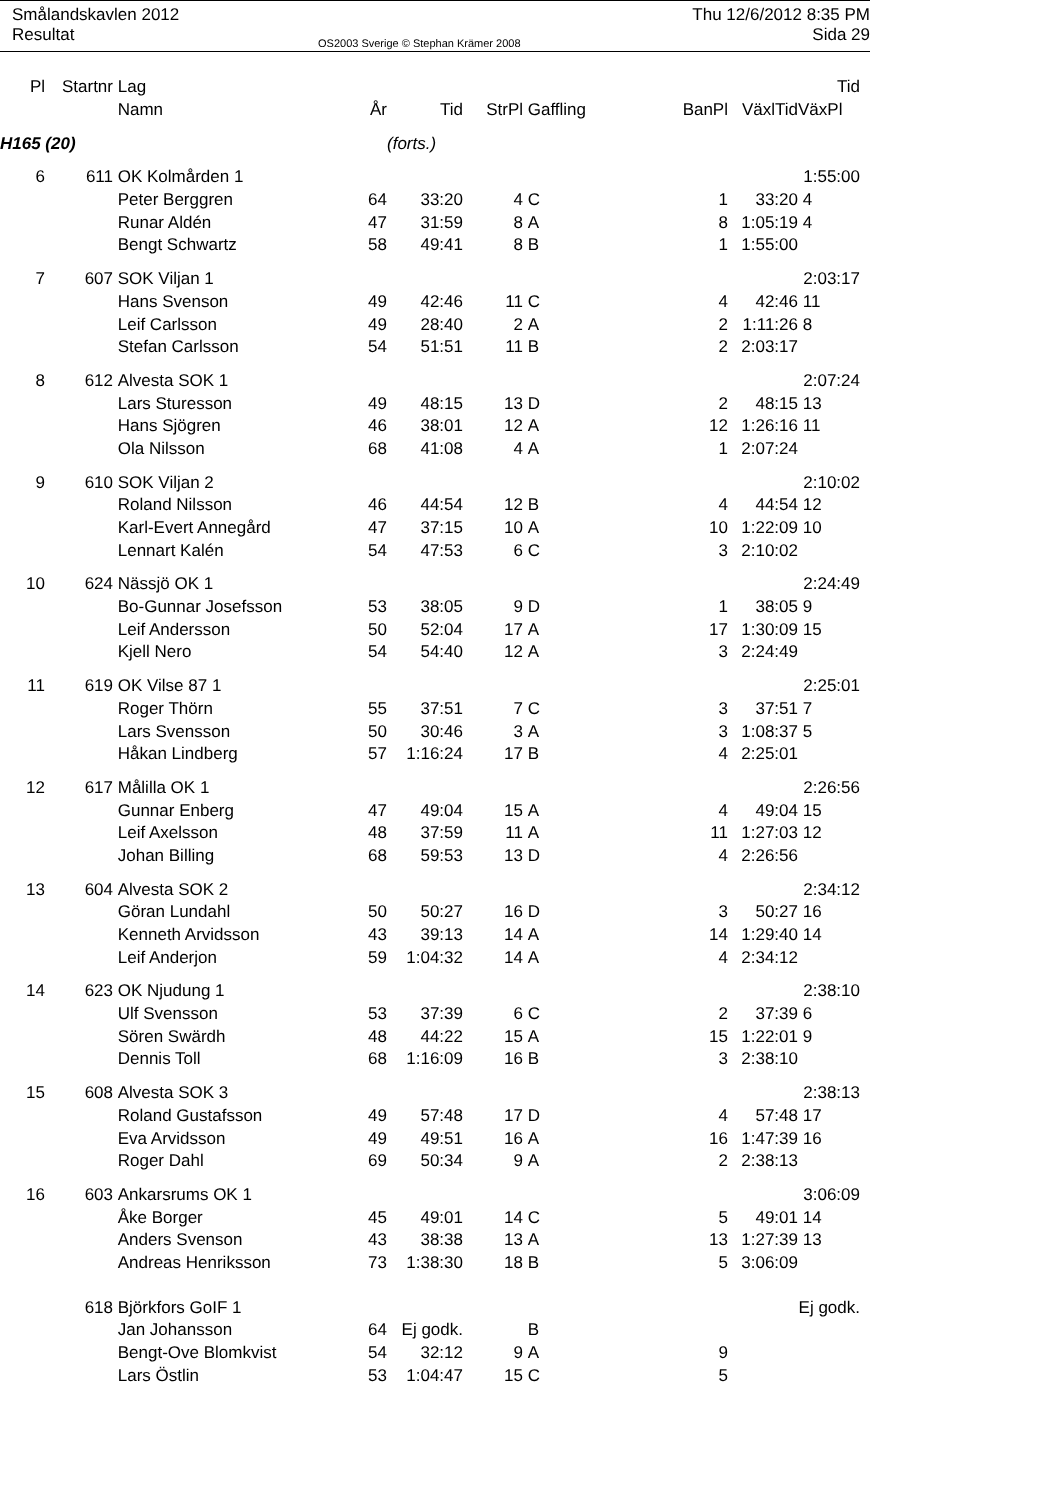Smålandskavlen 2012
Resultat
OS2003 Sverige © Stephan Krämer 2008
Thu 12/6/2012 8:35 PM
Sida 29
| Pl | Startnr | Lag | | | | | | | | Tid |
| --- | --- | --- | --- | --- | --- | --- | --- | --- | --- | --- |
| | | Namn | År | Tid | StrPl | Gaffling | | BanPl | VäxlTid | VäxPl |
| H165 (20) | | | | (forts.) | | | | | | |
| 6 | 611 | OK Kolmården 1 | | | | | | | | 1:55:00 |
| | | Peter Berggren | 64 | 33:20 | 4 | C | | 1 | 33:20 | 4 |
| | | Runar Aldén | 47 | 31:59 | 8 | A | | 8 | 1:05:19 | 4 |
| | | Bengt Schwartz | 58 | 49:41 | 8 | B | | 1 | 1:55:00 | |
| 7 | 607 | SOK Viljan 1 | | | | | | | | 2:03:17 |
| | | Hans Svenson | 49 | 42:46 | 11 | C | | 4 | 42:46 | 11 |
| | | Leif Carlsson | 49 | 28:40 | 2 | A | | 2 | 1:11:26 | 8 |
| | | Stefan Carlsson | 54 | 51:51 | 11 | B | | 2 | 2:03:17 | |
| 8 | 612 | Alvesta SOK 1 | | | | | | | | 2:07:24 |
| | | Lars Sturesson | 49 | 48:15 | 13 | D | | 2 | 48:15 | 13 |
| | | Hans Sjögren | 46 | 38:01 | 12 | A | | 12 | 1:26:16 | 11 |
| | | Ola Nilsson | 68 | 41:08 | 4 | A | | 1 | 2:07:24 | |
| 9 | 610 | SOK Viljan 2 | | | | | | | | 2:10:02 |
| | | Roland Nilsson | 46 | 44:54 | 12 | B | | 4 | 44:54 | 12 |
| | | Karl-Evert Annegård | 47 | 37:15 | 10 | A | | 10 | 1:22:09 | 10 |
| | | Lennart Kalén | 54 | 47:53 | 6 | C | | 3 | 2:10:02 | |
| 10 | 624 | Nässjö OK 1 | | | | | | | | 2:24:49 |
| | | Bo-Gunnar Josefsson | 53 | 38:05 | 9 | D | | 1 | 38:05 | 9 |
| | | Leif Andersson | 50 | 52:04 | 17 | A | | 17 | 1:30:09 | 15 |
| | | Kjell Nero | 54 | 54:40 | 12 | A | | 3 | 2:24:49 | |
| 11 | 619 | OK Vilse 87 1 | | | | | | | | 2:25:01 |
| | | Roger Thörn | 55 | 37:51 | 7 | C | | 3 | 37:51 | 7 |
| | | Lars Svensson | 50 | 30:46 | 3 | A | | 3 | 1:08:37 | 5 |
| | | Håkan Lindberg | 57 | 1:16:24 | 17 | B | | 4 | 2:25:01 | |
| 12 | 617 | Målilla OK 1 | | | | | | | | 2:26:56 |
| | | Gunnar Enberg | 47 | 49:04 | 15 | A | | 4 | 49:04 | 15 |
| | | Leif Axelsson | 48 | 37:59 | 11 | A | | 11 | 1:27:03 | 12 |
| | | Johan Billing | 68 | 59:53 | 13 | D | | 4 | 2:26:56 | |
| 13 | 604 | Alvesta SOK 2 | | | | | | | | 2:34:12 |
| | | Göran Lundahl | 50 | 50:27 | 16 | D | | 3 | 50:27 | 16 |
| | | Kenneth Arvidsson | 43 | 39:13 | 14 | A | | 14 | 1:29:40 | 14 |
| | | Leif Anderjon | 59 | 1:04:32 | 14 | A | | 4 | 2:34:12 | |
| 14 | 623 | OK Njudung 1 | | | | | | | | 2:38:10 |
| | | Ulf Svensson | 53 | 37:39 | 6 | C | | 2 | 37:39 | 6 |
| | | Sören Swärdh | 48 | 44:22 | 15 | A | | 15 | 1:22:01 | 9 |
| | | Dennis Toll | 68 | 1:16:09 | 16 | B | | 3 | 2:38:10 | |
| 15 | 608 | Alvesta SOK 3 | | | | | | | | 2:38:13 |
| | | Roland Gustafsson | 49 | 57:48 | 17 | D | | 4 | 57:48 | 17 |
| | | Eva Arvidsson | 49 | 49:51 | 16 | A | | 16 | 1:47:39 | 16 |
| | | Roger Dahl | 69 | 50:34 | 9 | A | | 2 | 2:38:13 | |
| 16 | 603 | Ankarsrums OK 1 | | | | | | | | 3:06:09 |
| | | Åke Borger | 45 | 49:01 | 14 | C | | 5 | 49:01 | 14 |
| | | Anders Svenson | 43 | 38:38 | 13 | A | | 13 | 1:27:39 | 13 |
| | | Andreas Henriksson | 73 | 1:38:30 | 18 | B | | 5 | 3:06:09 | |
| | 618 | Björkfors GoIF 1 | | | | | | | | Ej godk. |
| | | Jan Johansson | 64 | Ej godk. | | B | | | | |
| | | Bengt-Ove Blomkvist | 54 | 32:12 | 9 | A | | 9 | | |
| | | Lars Östlin | 53 | 1:04:47 | 15 | C | | 5 | | |